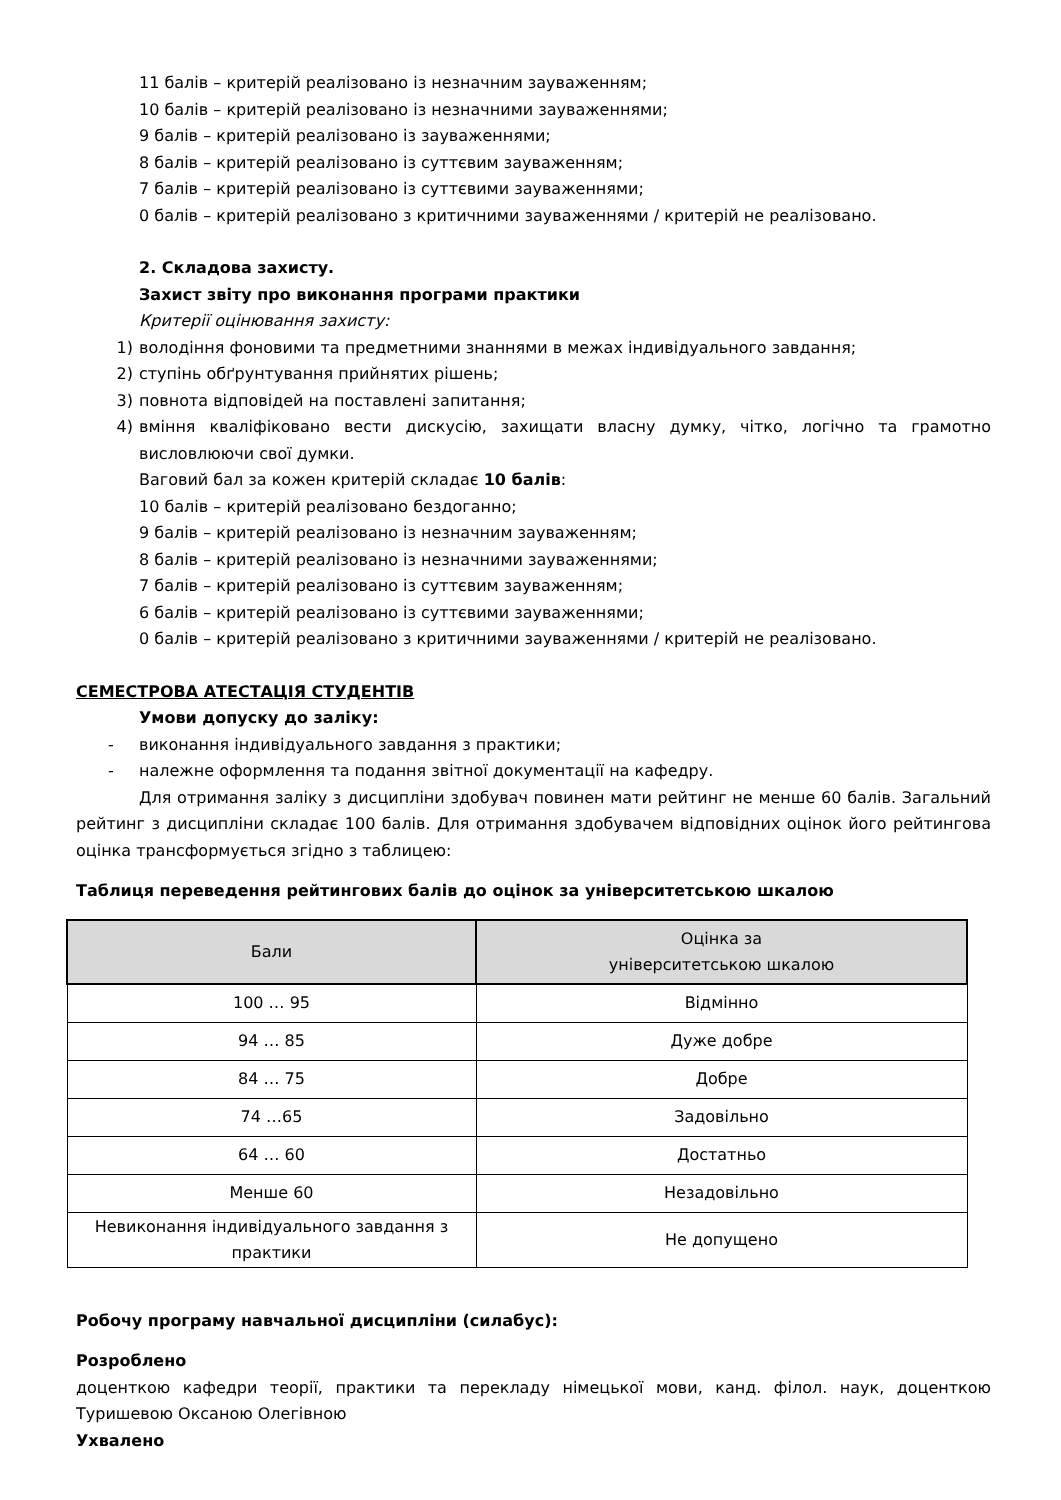11 балів – критерій реалізовано із незначним зауваженням;
10 балів – критерій реалізовано із незначними зауваженнями;
9 балів – критерій реалізовано із зауваженнями;
8 балів – критерій реалізовано із суттєвим зауваженням;
7 балів – критерій реалізовано із суттєвими зауваженнями;
0 балів – критерій реалізовано з критичними зауваженнями / критерій не реалізовано.
2. Складова захисту.
Захист звіту про виконання програми практики
Критерії оцінювання захисту:
1) володіння фоновими та предметними знаннями в межах індивідуального завдання;
2) ступінь обґрунтування прийнятих рішень;
3) повнота відповідей на поставлені запитання;
4) вміння кваліфіковано вести дискусію, захищати власну думку, чітко, логічно та грамотно висловлюючи свої думки.
Ваговий бал за кожен критерій складає 10 балів:
10 балів – критерій реалізовано бездоганно;
9 балів – критерій реалізовано із незначним зауваженням;
8 балів – критерій реалізовано із незначними зауваженнями;
7 балів – критерій реалізовано із суттєвим зауваженням;
6 балів – критерій реалізовано із суттєвими зауваженнями;
0 балів – критерій реалізовано з критичними зауваженнями / критерій не реалізовано.
СЕМЕСТРОВА АТЕСТАЦІЯ СТУДЕНТІВ
Умови допуску до заліку:
- виконання індивідуального завдання з практики;
- належне оформлення та подання звітної документації на кафедру.
Для отримання заліку з дисципліни здобувач повинен мати рейтинг не менше 60 балів. Загальний рейтинг з дисципліни складає 100 балів. Для отримання здобувачем відповідних оцінок його рейтингова оцінка трансформується згідно з таблицею:
Таблиця переведення рейтингових балів до оцінок за університетською шкалою
| Бали | Оцінка за університетською шкалою |
| --- | --- |
| 100 … 95 | Відмінно |
| 94 … 85 | Дуже добре |
| 84 … 75 | Добре |
| 74 …65 | Задовільно |
| 64 … 60 | Достатньо |
| Менше 60 | Незадовільно |
| Невиконання індивідуального завдання з практики | Не допущено |
Робочу програму навчальної дисципліни (силабус):
Розроблено
доценткою кафедри теорії, практики та перекладу німецької мови, канд. філол. наук, доценткою Туришевою Оксаною Олегівною
Ухвалено